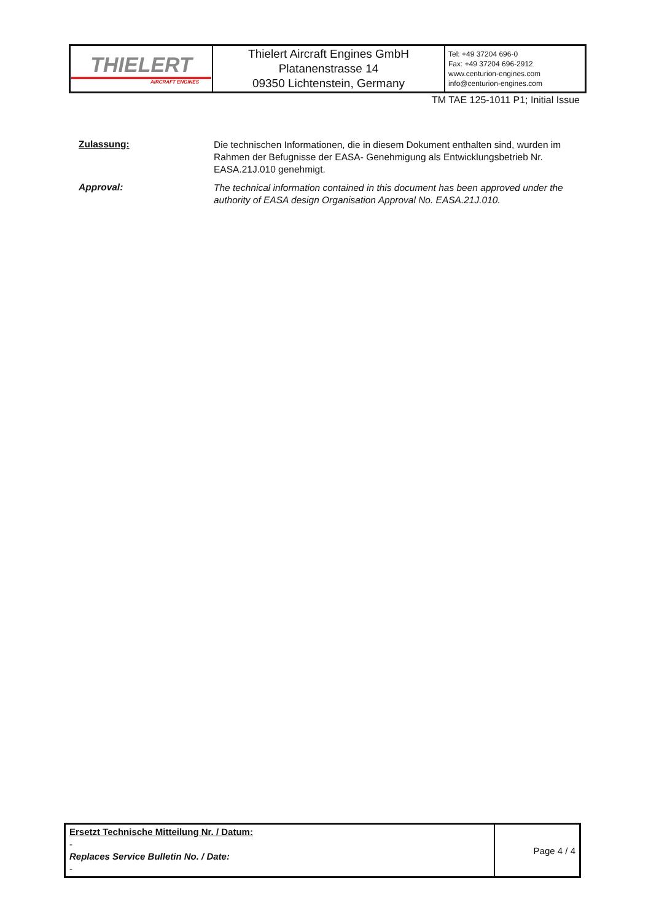| THIELERT AIRCRAFT ENGINES | Thielert Aircraft Engines GmbH Platanenstrasse 14 09350 Lichtenstein, Germany | Tel: +49 37204 696-0 Fax: +49 37204 696-2912 www.centurion-engines.com info@centurion-engines.com |
TM TAE 125-1011 P1; Initial Issue
Zulassung:
Die technischen Informationen, die in diesem Dokument enthalten sind, wurden im Rahmen der Befugnisse der EASA- Genehmigung als Entwicklungsbetrieb Nr. EASA.21J.010 genehmigt.
Approval:
The technical information contained in this document has been approved under the authority of EASA design Organisation Approval No. EASA.21J.010.
| Ersetzt Technische Mitteilung Nr. / Datum: - Replaces Service Bulletin No. / Date: - | Page 4 / 4 |